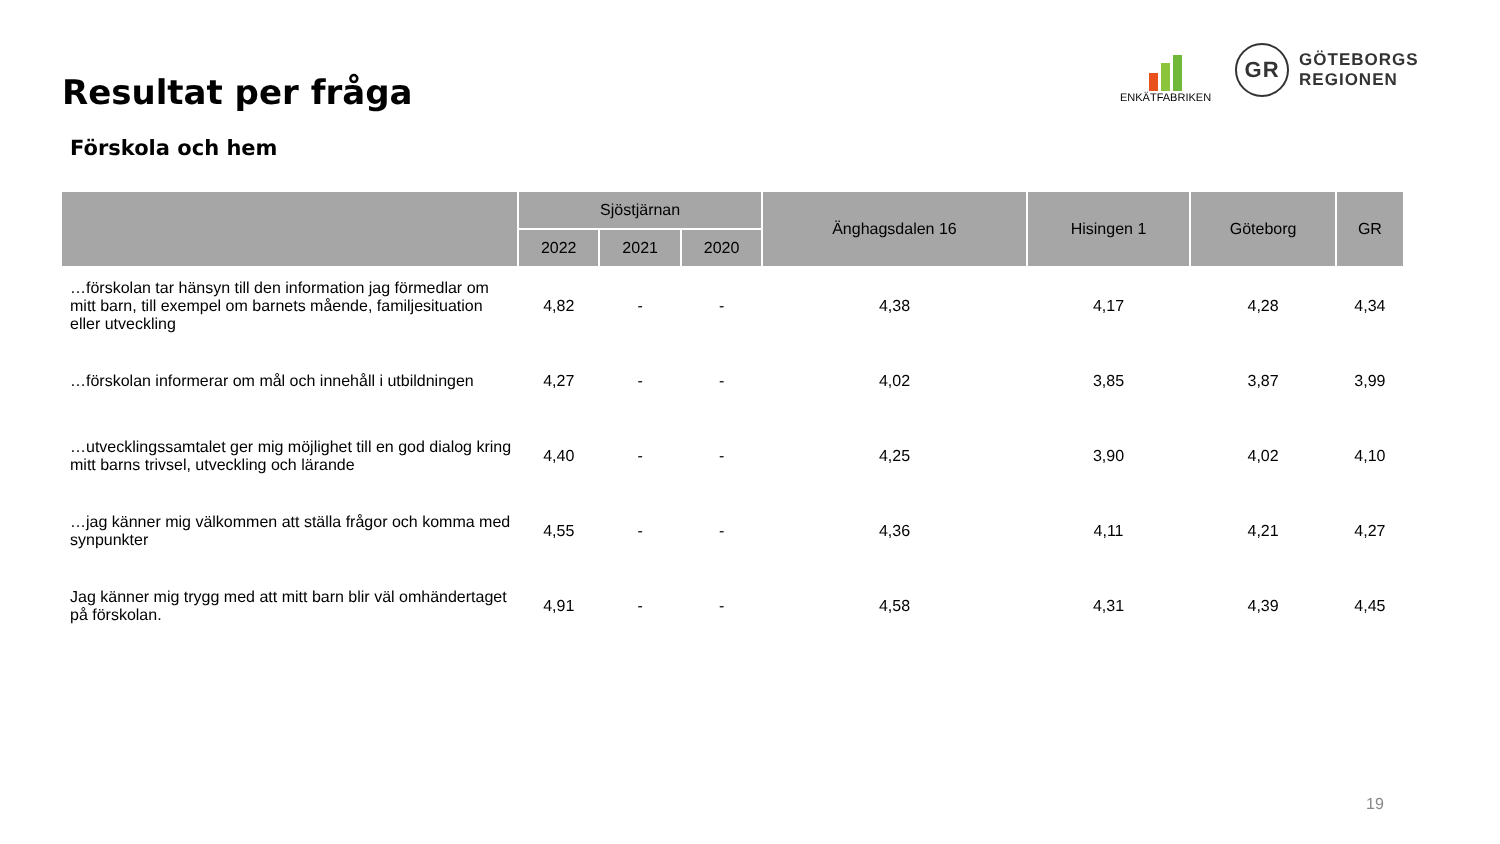Resultat per fråga
Förskola och hem
ENKÄTFABRIKEN
GR
GÖTEBORGS
REGIONEN
| | Sjöstjärnan | | | Änghagsdalen 16 | Hisingen 1 | Göteborg | GR |
| --- | --- | --- | --- | --- | --- | --- | --- |
| | 2022 | 2021 | 2020 | | | | |
| …förskolan tar hänsyn till den information jag förmedlar om mitt barn, till exempel om barnets mående, familjesituation eller utveckling | 4,82 | - | - | 4,38 | 4,17 | 4,28 | 4,34 |
| …förskolan informerar om mål och innehåll i utbildningen | 4,27 | - | - | 4,02 | 3,85 | 3,87 | 3,99 |
| …utvecklingssamtalet ger mig möjlighet till en god dialog kring mitt barns trivsel, utveckling och lärande | 4,40 | - | - | 4,25 | 3,90 | 4,02 | 4,10 |
| …jag känner mig välkommen att ställa frågor och komma med synpunkter | 4,55 | - | - | 4,36 | 4,11 | 4,21 | 4,27 |
| Jag känner mig trygg med att mitt barn blir väl omhändertaget på förskolan. | 4,91 | - | - | 4,58 | 4,31 | 4,39 | 4,45 |
19